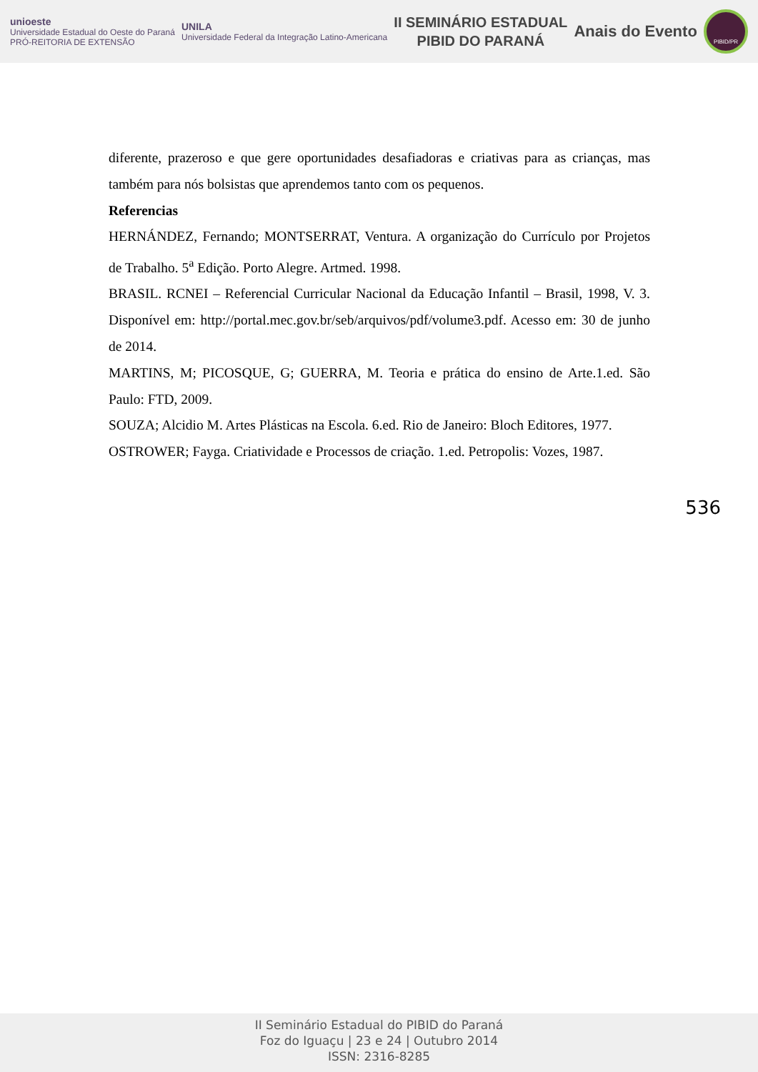unioeste
Universidade Estadual do Oeste do Paraná
PRÓ-REITORIA DE EXTENSÃO
UNILA
Universidade Federal da Integração Latino-Americana
II SEMINÁRIO ESTADUAL
PIBID DO PARANÁ
Anais do Evento
PIBID/PR
diferente, prazeroso e que gere oportunidades desafiadoras e criativas para as crianças, mas também para nós bolsistas que aprendemos tanto com os pequenos.
Referencias
HERNÁNDEZ, Fernando; MONTSERRAT, Ventura. A organização do Currículo por Projetos de Trabalho. 5<sup>a</sup> Edição. Porto Alegre. Artmed. 1998.
BRASIL. RCNEI – Referencial Curricular Nacional da Educação Infantil – Brasil, 1998, V. 3. Disponível em: http://portal.mec.gov.br/seb/arquivos/pdf/volume3.pdf. Acesso em: 30 de junho de 2014.
MARTINS, M; PICOSQUE, G; GUERRA, M. Teoria e prática do ensino de Arte.1.ed. São Paulo: FTD, 2009.
SOUZA; Alcidio M. Artes Plásticas na Escola. 6.ed. Rio de Janeiro: Bloch Editores, 1977.
OSTROWER; Fayga. Criatividade e Processos de criação. 1.ed. Petropolis: Vozes, 1987.
536
II Seminário Estadual do PIBID do Paraná
Foz do Iguaçu | 23 e 24 | Outubro 2014
ISSN: 2316-8285